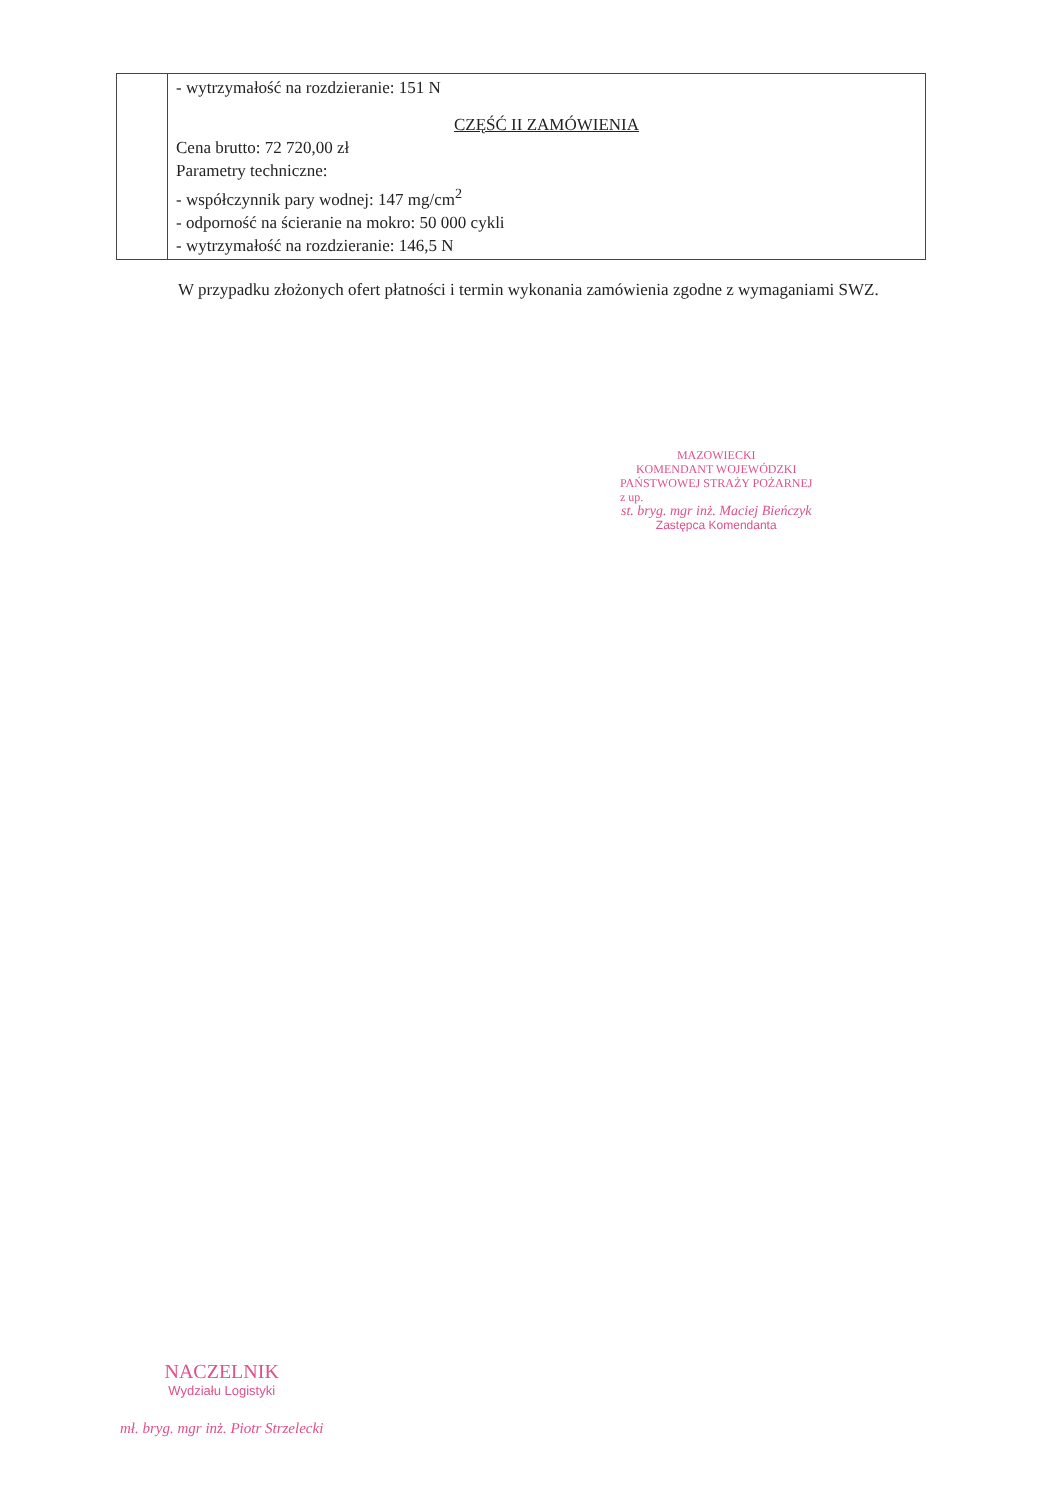| | - wytrzymałość na rozdzieranie: 151 N CZĘŚĆ II ZAMÓWIENIA Cena brutto: 72 720,00 zł Parametry techniczne: - współczynnik pary wodnej: 147 mg/cm<sup>2</sup> - odporność na ścieranie na mokro: 50 000 cykli - wytrzymałość na rozdzieranie: 146,5 N |
W przypadku złożonych ofert płatności i termin wykonania zamówienia zgodne z wymaganiami SWZ.
MAZOWIECKI
KOMENDANT WOJEWÓDZKI
PAŃSTWOWEJ STRAŻY POŻARNEJ
z up.
st. bryg. mgr inż. Maciej Bieńczyk
Zastępca Komendanta
NACZELNIK
Wydziału Logistyki
mł. bryg. mgr inż. Piotr Strzelecki